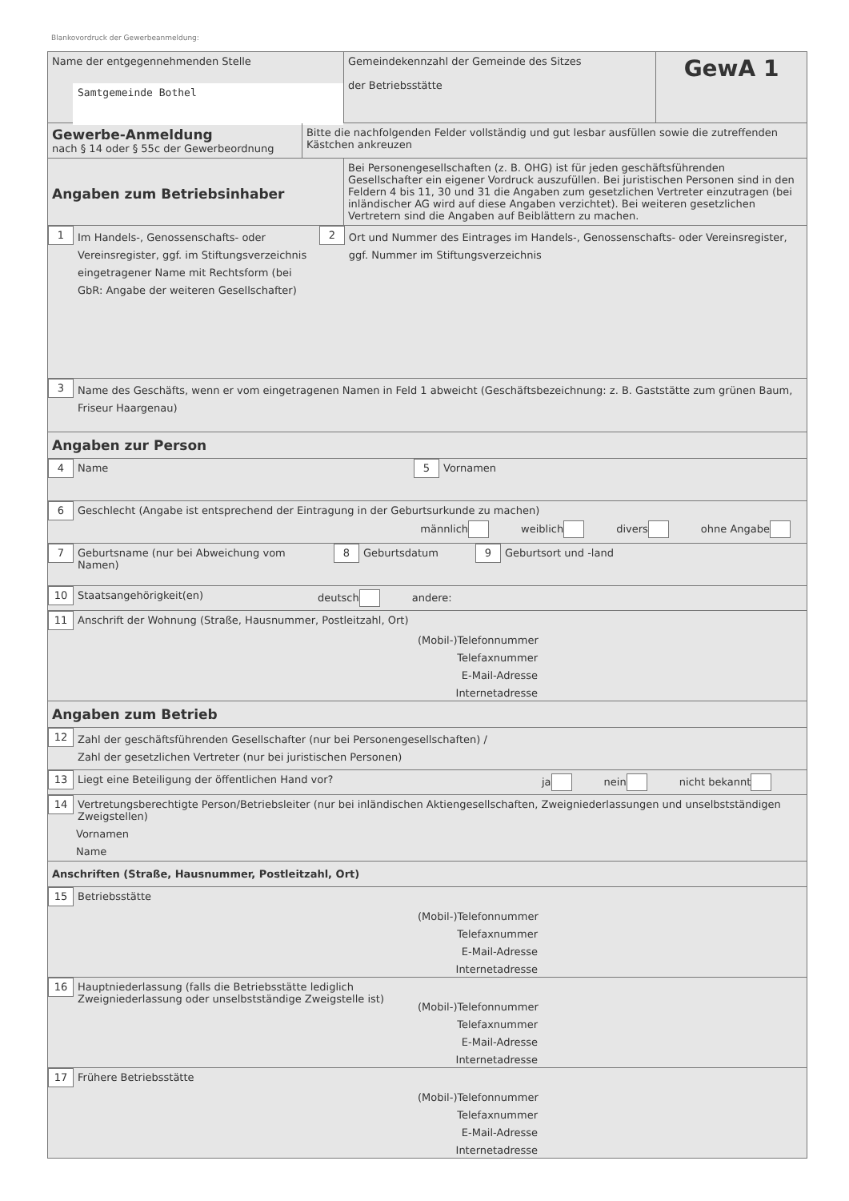Blankovordruck der Gewerbeanmeldung:
Name der entgegennehmenden Stelle
Samtgemeinde Bothel
Gemeindekennzahl der Gemeinde des Sitzes
der Betriebsstätte
GewA 1
Gewerbe-Anmeldung
nach § 14 oder § 55c der Gewerbeordnung
Bitte die nachfolgenden Felder vollständig und gut lesbar ausfüllen sowie die zutreffenden Kästchen ankreuzen
Angaben zum Betriebsinhaber
Bei Personengesellschaften (z. B. OHG) ist für jeden geschäftsführenden Gesellschafter ein eigener Vordruck auszufüllen. Bei juristischen Personen sind in den Feldern 4 bis 11, 30 und 31 die Angaben zum gesetzlichen Vertreter einzutragen (bei inländischer AG wird auf diese Angaben verzichtet). Bei weiteren gesetzlichen Vertretern sind die Angaben auf Beiblättern zu machen.
1
Im Handels-, Genossenschafts- oder Vereinsregister, ggf. im Stiftungsverzeichnis eingetragener Name mit Rechtsform (bei GbR: Angabe der weiteren Gesellschafter)
2
Ort und Nummer des Eintrages im Handels-, Genossenschafts- oder Vereinsregister, ggf. Nummer im Stiftungsverzeichnis
3
Name des Geschäfts, wenn er vom eingetragenen Namen in Feld 1 abweicht (Geschäftsbezeichnung: z. B. Gaststätte zum grünen Baum, Friseur Haargenau)
Angaben zur Person
4
Name
5
Vornamen
6
Geschlecht (Angabe ist entsprechend der Eintragung in der Geburtsurkunde zu machen)
männlich weiblich divers ohne Angabe
7
Geburtsname (nur bei Abweichung vom Namen)
8
Geburtsdatum
9
Geburtsort und -land
10
Staatsangehörigkeit(en) deutsch andere:
11
Anschrift der Wohnung (Straße, Hausnummer, Postleitzahl, Ort)
(Mobil-)Telefonnummer
Telefaxnummer
E-Mail-Adresse
Internetadresse
Angaben zum Betrieb
12
Zahl der geschäftsführenden Gesellschafter (nur bei Personengesellschaften) /
Zahl der gesetzlichen Vertreter (nur bei juristischen Personen)
13
Liegt eine Beteiligung der öffentlichen Hand vor? ja nein nicht bekannt
14
Vertretungsberechtigte Person/Betriebsleiter (nur bei inländischen Aktiengesellschaften, Zweigniederlassungen und unselbstständigen Zweigstellen)
Vornamen
Name
Anschriften (Straße, Hausnummer, Postleitzahl, Ort)
15
Betriebsstätte
(Mobil-)Telefonnummer
Telefaxnummer
E-Mail-Adresse
Internetadresse
16
Hauptniederlassung (falls die Betriebsstätte lediglich Zweigniederlassung oder unselbstständige Zweigstelle ist)
(Mobil-)Telefonnummer
Telefaxnummer
E-Mail-Adresse
Internetadresse
17
Frühere Betriebsstätte
(Mobil-)Telefonnummer
Telefaxnummer
E-Mail-Adresse
Internetadresse